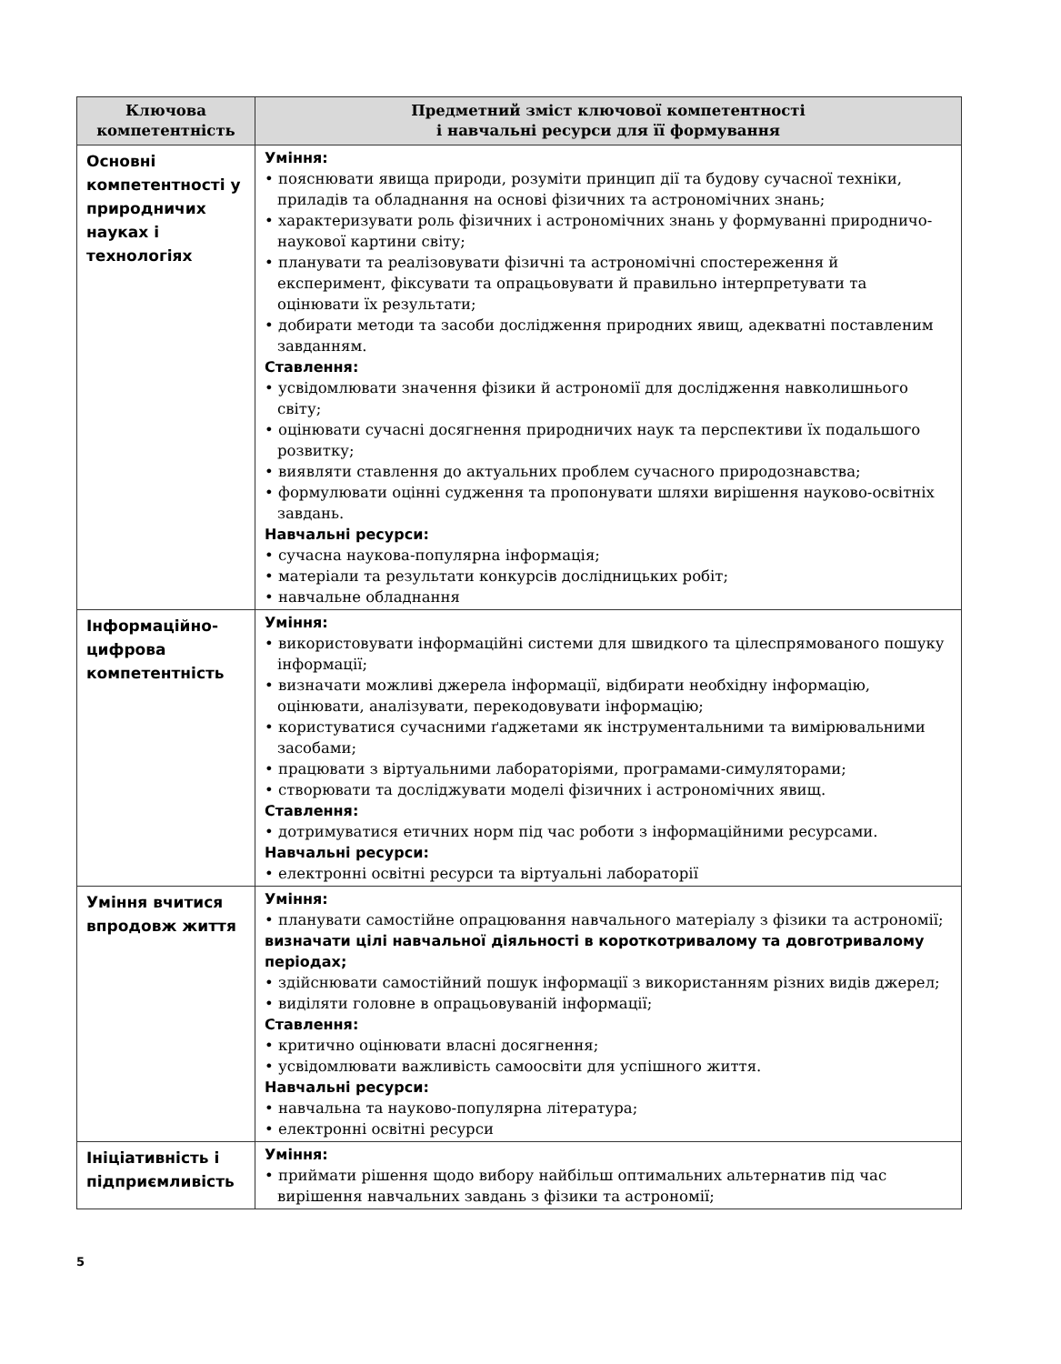| Ключова компетентність | Предметний зміст ключової компетентності і навчальні ресурси для її формування |
| --- | --- |
| Основні компетентності у природничих науках і технологіях | Уміння: • пояснювати явища природи, розуміти принцип дії та будову сучасної техніки, приладів та обладнання на основі фізичних та астрономічних знань; • характеризувати роль фізичних і астрономічних знань у формуванні природничо-наукової картини світу; • планувати та реалізовувати фізичні та астрономічні спостереження й експеримент, фіксувати та опрацьовувати й правильно інтерпретувати та оцінювати їх результати; • добирати методи та засоби дослідження природних явищ, адекватні поставленим завданням. Ставлення: • усвідомлювати значення фізики й астрономії для дослідження навколишнього світу; • оцінювати сучасні досягнення природничих наук та перспективи їх подальшого розвитку; • виявляти ставлення до актуальних проблем сучасного природознавства; • формулювати оцінні судження та пропонувати шляхи вирішення науково-освітніх завдань. Навчальні ресурси: • сучасна наукова-популярна інформація; • матеріали та результати конкурсів дослідницьких робіт; • навчальне обладнання |
| Інформаційно-цифрова компетентність | Уміння: • використовувати інформаційні системи для швидкого та цілеспрямованого пошуку інформації; • визначати можливі джерела інформації, відбирати необхідну інформацію, оцінювати, аналізувати, перекодовувати інформацію; • користуватися сучасними ґаджетами як інструментальними та вимірювальними засобами; • працювати з віртуальними лабораторіями, програмами-симуляторами; • створювати та досліджувати моделі фізичних і астрономічних явищ. Ставлення: • дотримуватися етичних норм під час роботи з інформаційними ресурсами. Навчальні ресурси: • електронні освітні ресурси та віртуальні лабораторії |
| Уміння вчитися впродовж життя | Уміння: • планувати самостійне опрацювання навчального матеріалу з фізики та астрономії; визначати цілі навчальної діяльності в короткотривалому та довготривалому періодах; • здійснювати самостійний пошук інформації з використанням різних видів джерел; • виділяти головне в опрацьовуваній інформації; Ставлення: • критично оцінювати власні досягнення; • усвідомлювати важливість самоосвіти для успішного життя. Навчальні ресурси: • навчальна та науково-популярна література; • електронні освітні ресурси |
| Ініціативність і підприємливість | Уміння: • приймати рішення щодо вибору найбільш оптимальних альтернатив під час вирішення навчальних завдань з фізики та астрономії; |
5